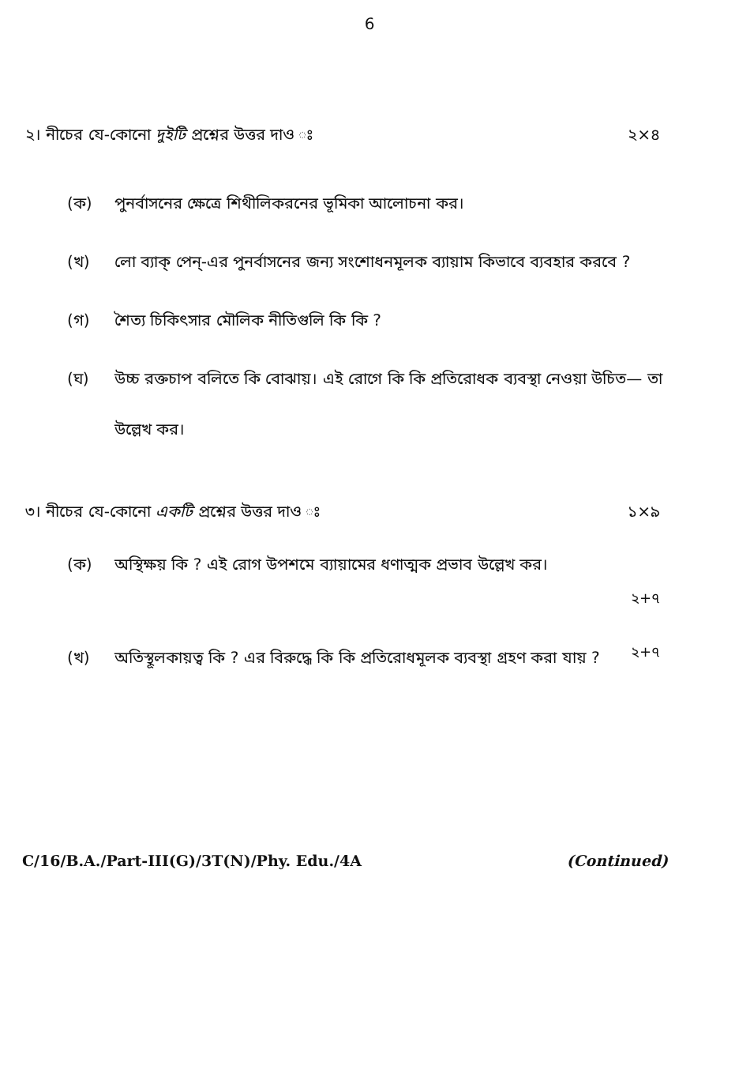6
২। নীচের যে-কোনো দুইটি প্রশ্নের উত্তর দাও ঃ ২×৪
(ক) পুনর্বাসনের ক্ষেত্রে শিথীলিকরনের ভূমিকা আলোচনা কর।
(খ) লো ব্যাক্ পেন্-এর পুনর্বাসনের জন্য সংশোধনমূলক ব্যায়াম কিভাবে ব্যবহার করবে ?
(গ) শৈত্য চিকিৎসার মৌলিক নীতিগুলি কি কি ?
(ঘ) উচ্চ রক্তচাপ বলিতে কি বোঝায়। এই রোগে কি কি প্রতিরোধক ব্যবস্থা নেওয়া উচিত— তা উল্লেখ কর।
৩। নীচের যে-কোনো একটি প্রশ্নের উত্তর দাও ঃ ১×৯
(ক) অস্থিক্ষয় কি ? এই রোগ উপশমে ব্যায়ামের ধণাত্মক প্রভাব উল্লেখ কর।
২+৭
(খ) অতিস্থূলকায়ত্ব কি ? এর বিরুদ্ধে কি কি প্রতিরোধমূলক ব্যবস্থা গ্রহণ করা যায় ?
২+৭
C/16/B.A./Part-III(G)/3T(N)/Phy. Edu./4A (Continued)